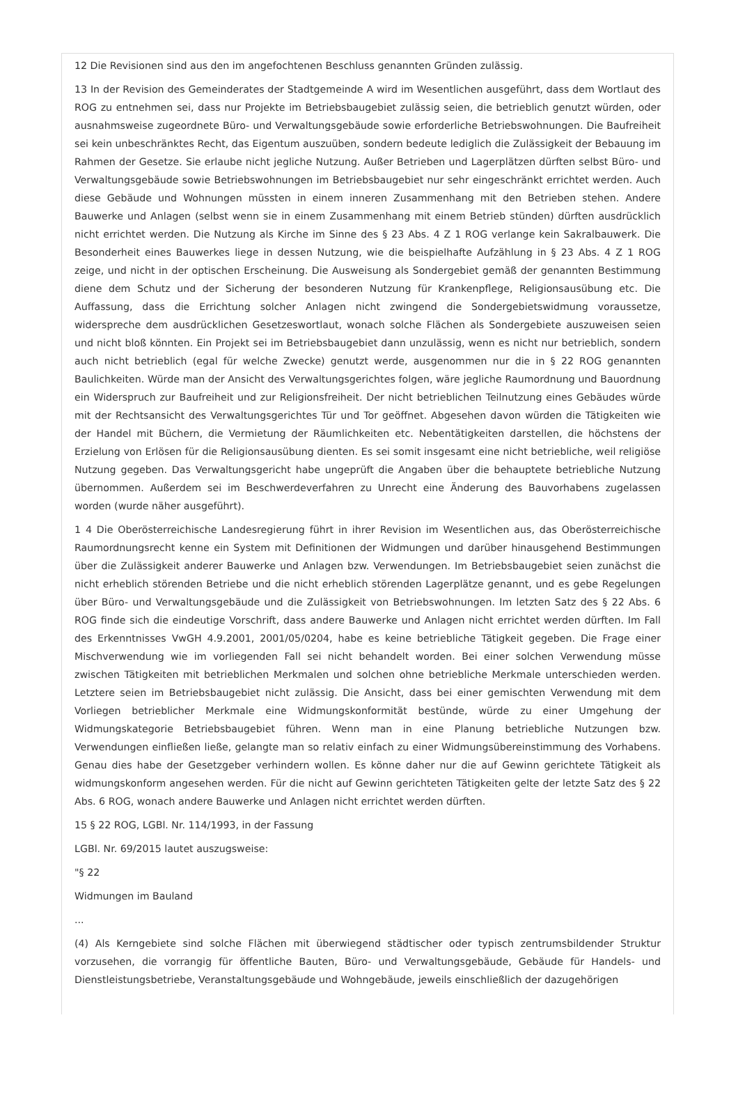12 Die Revisionen sind aus den im angefochtenen Beschluss genannten Gründen zulässig.
13 In der Revision des Gemeinderates der Stadtgemeinde A wird im Wesentlichen ausgeführt, dass dem Wortlaut des ROG zu entnehmen sei, dass nur Projekte im Betriebsbaugebiet zulässig seien, die betrieblich genutzt würden, oder ausnahmsweise zugeordnete Büro- und Verwaltungsgebäude sowie erforderliche Betriebswohnungen. Die Baufreiheit sei kein unbeschränktes Recht, das Eigentum auszuüben, sondern bedeute lediglich die Zulässigkeit der Bebauung im Rahmen der Gesetze. Sie erlaube nicht jegliche Nutzung. Außer Betrieben und Lagerplätzen dürften selbst Büro- und Verwaltungsgebäude sowie Betriebswohnungen im Betriebsbaugebiet nur sehr eingeschränkt errichtet werden. Auch diese Gebäude und Wohnungen müssten in einem inneren Zusammenhang mit den Betrieben stehen. Andere Bauwerke und Anlagen (selbst wenn sie in einem Zusammenhang mit einem Betrieb stünden) dürften ausdrücklich nicht errichtet werden. Die Nutzung als Kirche im Sinne des § 23 Abs. 4 Z 1 ROG verlange kein Sakralbauwerk. Die Besonderheit eines Bauwerkes liege in dessen Nutzung, wie die beispielhafte Aufzählung in § 23 Abs. 4 Z 1 ROG zeige, und nicht in der optischen Erscheinung. Die Ausweisung als Sondergebiet gemäß der genannten Bestimmung diene dem Schutz und der Sicherung der besonderen Nutzung für Krankenpflege, Religionsausübung etc. Die Auffassung, dass die Errichtung solcher Anlagen nicht zwingend die Sondergebietswidmung voraussetze, widerspreche dem ausdrücklichen Gesetzeswortlaut, wonach solche Flächen als Sondergebiete auszuweisen seien und nicht bloß könnten. Ein Projekt sei im Betriebsbaugebiet dann unzulässig, wenn es nicht nur betrieblich, sondern auch nicht betrieblich (egal für welche Zwecke) genutzt werde, ausgenommen nur die in § 22 ROG genannten Baulichkeiten. Würde man der Ansicht des Verwaltungsgerichtes folgen, wäre jegliche Raumordnung und Bauordnung ein Widerspruch zur Baufreiheit und zur Religionsfreiheit. Der nicht betrieblichen Teilnutzung eines Gebäudes würde mit der Rechtsansicht des Verwaltungsgerichtes Tür und Tor geöffnet. Abgesehen davon würden die Tätigkeiten wie der Handel mit Büchern, die Vermietung der Räumlichkeiten etc. Nebentätigkeiten darstellen, die höchstens der Erzielung von Erlösen für die Religionsausübung dienten. Es sei somit insgesamt eine nicht betriebliche, weil religiöse Nutzung gegeben. Das Verwaltungsgericht habe ungeprüft die Angaben über die behauptete betriebliche Nutzung übernommen. Außerdem sei im Beschwerdeverfahren zu Unrecht eine Änderung des Bauvorhabens zugelassen worden (wurde näher ausgeführt).
1 4 Die Oberösterreichische Landesregierung führt in ihrer Revision im Wesentlichen aus, das Oberösterreichische Raumordnungsrecht kenne ein System mit Definitionen der Widmungen und darüber hinausgehend Bestimmungen über die Zulässigkeit anderer Bauwerke und Anlagen bzw. Verwendungen. Im Betriebsbaugebiet seien zunächst die nicht erheblich störenden Betriebe und die nicht erheblich störenden Lagerplätze genannt, und es gebe Regelungen über Büro- und Verwaltungsgebäude und die Zulässigkeit von Betriebswohnungen. Im letzten Satz des § 22 Abs. 6 ROG finde sich die eindeutige Vorschrift, dass andere Bauwerke und Anlagen nicht errichtet werden dürften. Im Fall des Erkenntnisses VwGH 4.9.2001, 2001/05/0204, habe es keine betriebliche Tätigkeit gegeben. Die Frage einer Mischverwendung wie im vorliegenden Fall sei nicht behandelt worden. Bei einer solchen Verwendung müsse zwischen Tätigkeiten mit betrieblichen Merkmalen und solchen ohne betriebliche Merkmale unterschieden werden. Letztere seien im Betriebsbaugebiet nicht zulässig. Die Ansicht, dass bei einer gemischten Verwendung mit dem Vorliegen betrieblicher Merkmale eine Widmungskonformität bestünde, würde zu einer Umgehung der Widmungskategorie Betriebsbaugebiet führen. Wenn man in eine Planung betriebliche Nutzungen bzw. Verwendungen einfließen ließe, gelangte man so relativ einfach zu einer Widmungsübereinstimmung des Vorhabens. Genau dies habe der Gesetzgeber verhindern wollen. Es könne daher nur die auf Gewinn gerichtete Tätigkeit als widmungskonform angesehen werden. Für die nicht auf Gewinn gerichteten Tätigkeiten gelte der letzte Satz des § 22 Abs. 6 ROG, wonach andere Bauwerke und Anlagen nicht errichtet werden dürften.
15 § 22 ROG, LGBl. Nr. 114/1993, in der Fassung
LGBl. Nr. 69/2015 lautet auszugsweise:
"§ 22
Widmungen im Bauland
...
(4) Als Kerngebiete sind solche Flächen mit überwiegend städtischer oder typisch zentrumsbildender Struktur vorzusehen, die vorrangig für öffentliche Bauten, Büro- und Verwaltungsgebäude, Gebäude für Handels- und Dienstleistungsbetriebe, Veranstaltungsgebäude und Wohngebäude, jeweils einschließlich der dazugehörigen